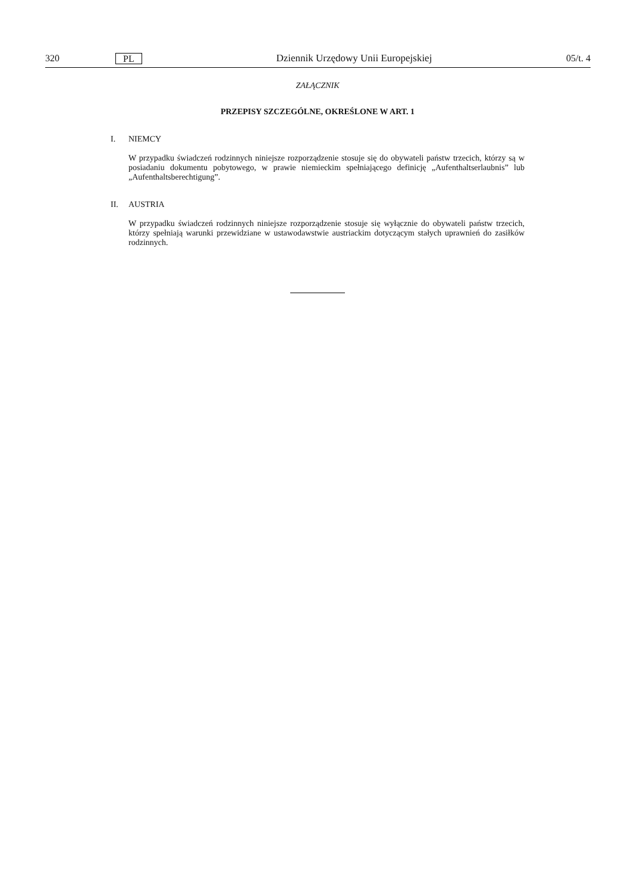320 PL Dziennik Urzędowy Unii Europejskiej 05/t. 4
ZAŁĄCZNIK
PRZEPISY SZCZEGÓLNE, OKREŚLONE W ART. 1
I. NIEMCY
W przypadku świadczeń rodzinnych niniejsze rozporządzenie stosuje się do obywateli państw trzecich, którzy są w posiadaniu dokumentu pobytowego, w prawie niemieckim spełniającego definicję „Aufenthaltserlaubnis” lub „Aufenthaltsberechtigung”.
II. AUSTRIA
W przypadku świadczeń rodzinnych niniejsze rozporządzenie stosuje się wyłącznie do obywateli państw trzecich, którzy spełniają warunki przewidziane w ustawodawstwie austriackim dotyczącym stałych uprawnień do zasiłków rodzinnych.